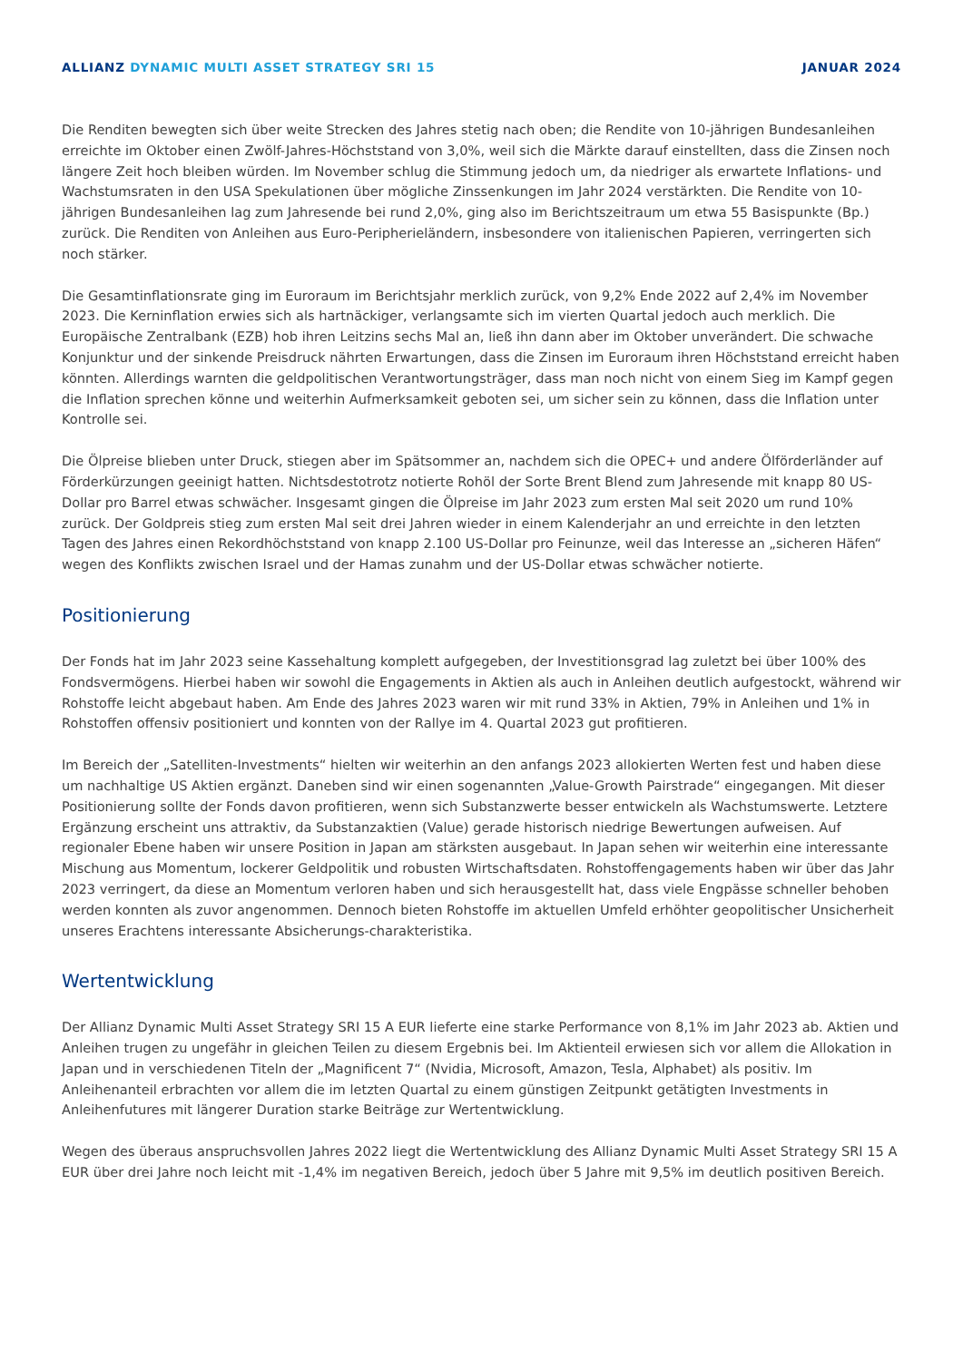ALLIANZ DYNAMIC MULTI ASSET STRATEGY SRI 15 JANUAR 2024
Die Renditen bewegten sich über weite Strecken des Jahres stetig nach oben; die Rendite von 10-jährigen Bundesanleihen erreichte im Oktober einen Zwölf-Jahres-Höchststand von 3,0%, weil sich die Märkte darauf einstellten, dass die Zinsen noch längere Zeit hoch bleiben würden. Im November schlug die Stimmung jedoch um, da niedriger als erwartete Inflations- und Wachstumsraten in den USA Spekulationen über mögliche Zinssenkungen im Jahr 2024 verstärkten. Die Rendite von 10-jährigen Bundesanleihen lag zum Jahresende bei rund 2,0%, ging also im Berichtszeitraum um etwa 55 Basispunkte (Bp.) zurück. Die Renditen von Anleihen aus Euro-Peripherieländern, insbesondere von italienischen Papieren, verringerten sich noch stärker.
Die Gesamtinflationsrate ging im Euroraum im Berichtsjahr merklich zurück, von 9,2% Ende 2022 auf 2,4% im November 2023. Die Kerninflation erwies sich als hartnäckiger, verlangsamte sich im vierten Quartal jedoch auch merklich. Die Europäische Zentralbank (EZB) hob ihren Leitzins sechs Mal an, ließ ihn dann aber im Oktober unverändert. Die schwache Konjunktur und der sinkende Preisdruck nährten Erwartungen, dass die Zinsen im Euroraum ihren Höchststand erreicht haben könnten. Allerdings warnten die geldpolitischen Verantwortungsträger, dass man noch nicht von einem Sieg im Kampf gegen die Inflation sprechen könne und weiterhin Aufmerksamkeit geboten sei, um sicher sein zu können, dass die Inflation unter Kontrolle sei.
Die Ölpreise blieben unter Druck, stiegen aber im Spätsommer an, nachdem sich die OPEC+ und andere Ölförderländer auf Förderkürzungen geeinigt hatten. Nichtsdestotrotz notierte Rohöl der Sorte Brent Blend zum Jahresende mit knapp 80 US-Dollar pro Barrel etwas schwächer. Insgesamt gingen die Ölpreise im Jahr 2023 zum ersten Mal seit 2020 um rund 10% zurück. Der Goldpreis stieg zum ersten Mal seit drei Jahren wieder in einem Kalenderjahr an und erreichte in den letzten Tagen des Jahres einen Rekordhöchststand von knapp 2.100 US-Dollar pro Feinunze, weil das Interesse an „sicheren Häfen“ wegen des Konflikts zwischen Israel und der Hamas zunahm und der US-Dollar etwas schwächer notierte.
Positionierung
Der Fonds hat im Jahr 2023 seine Kassehaltung komplett aufgegeben, der Investitionsgrad lag zuletzt bei über 100% des Fondsvermögens. Hierbei haben wir sowohl die Engagements in Aktien als auch in Anleihen deutlich aufgestockt, während wir Rohstoffe leicht abgebaut haben. Am Ende des Jahres 2023 waren wir mit rund 33% in Aktien, 79% in Anleihen und 1% in Rohstoffen offensiv positioniert und konnten von der Rallye im 4. Quartal 2023 gut profitieren.
Im Bereich der „Satelliten-Investments“ hielten wir weiterhin an den anfangs 2023 allokierten Werten fest und haben diese um nachhaltige US Aktien ergänzt. Daneben sind wir einen sogenannten „Value-Growth Pairstrade“ eingegangen. Mit dieser Positionierung sollte der Fonds davon profitieren, wenn sich Substanzwerte besser entwickeln als Wachstumswerte. Letztere Ergänzung erscheint uns attraktiv, da Substanzaktien (Value) gerade historisch niedrige Bewertungen aufweisen. Auf regionaler Ebene haben wir unsere Position in Japan am stärksten ausgebaut. In Japan sehen wir weiterhin eine interessante Mischung aus Momentum, lockerer Geldpolitik und robusten Wirtschaftsdaten. Rohstoffengagements haben wir über das Jahr 2023 verringert, da diese an Momentum verloren haben und sich herausgestellt hat, dass viele Engpässe schneller behoben werden konnten als zuvor angenommen. Dennoch bieten Rohstoffe im aktuellen Umfeld erhöhter geopolitischer Unsicherheit unseres Erachtens interessante Absicherungs-charakteristika.
Wertentwicklung
Der Allianz Dynamic Multi Asset Strategy SRI 15 A EUR lieferte eine starke Performance von 8,1% im Jahr 2023 ab. Aktien und Anleihen trugen zu ungefähr in gleichen Teilen zu diesem Ergebnis bei. Im Aktienteil erwiesen sich vor allem die Allokation in Japan und in verschiedenen Titeln der „Magnificent 7“ (Nvidia, Microsoft, Amazon, Tesla, Alphabet) als positiv. Im Anleihenanteil erbrachten vor allem die im letzten Quartal zu einem günstigen Zeitpunkt getätigten Investments in Anleihenfutures mit längerer Duration starke Beiträge zur Wertentwicklung.
Wegen des überaus anspruchsvollen Jahres 2022 liegt die Wertentwicklung des Allianz Dynamic Multi Asset Strategy SRI 15 A EUR über drei Jahre noch leicht mit -1,4% im negativen Bereich, jedoch über 5 Jahre mit 9,5% im deutlich positiven Bereich.